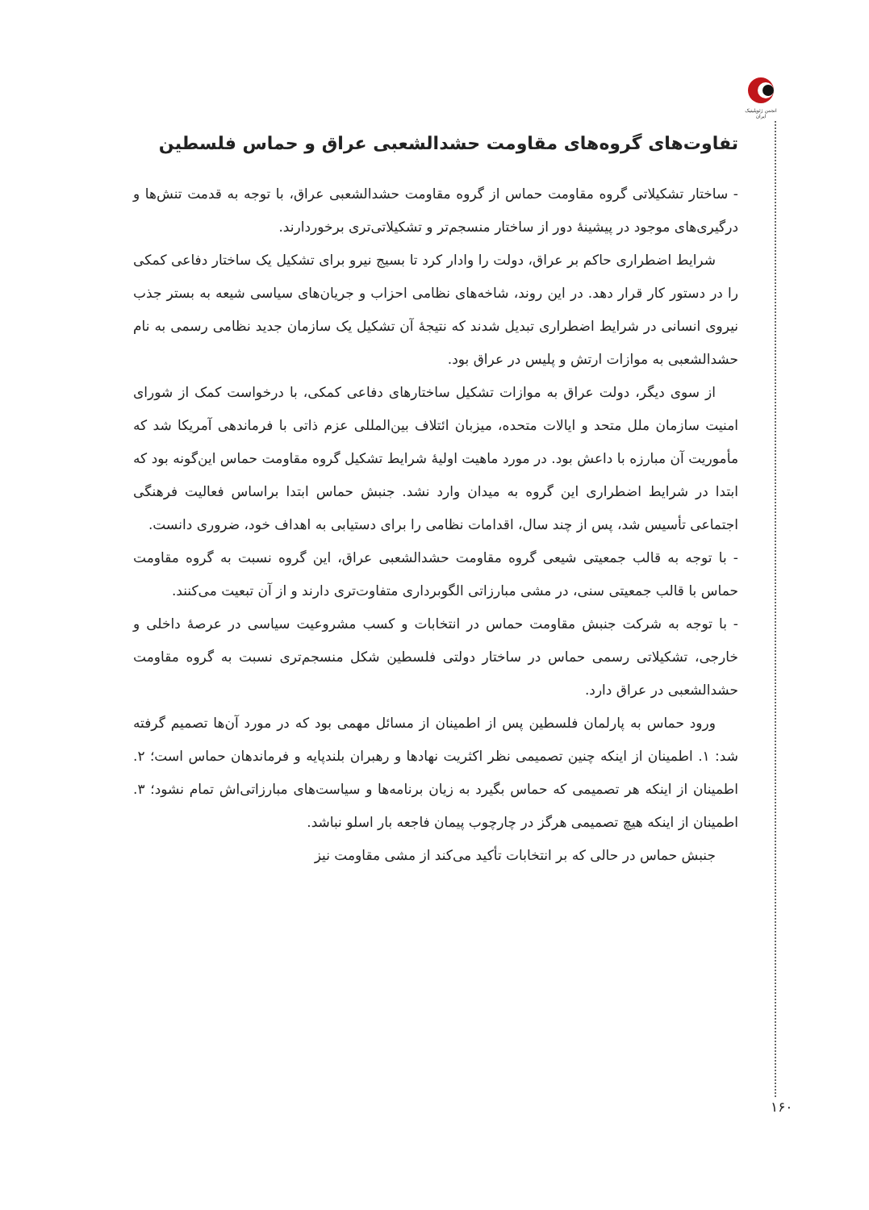انجمن ژئوپلیتیک ایران
تفاوت‌های گروه‌های مقاومت حشدالشعبی عراق و حماس فلسطین
- ساختار تشکیلاتی گروه مقاومت حماس از گروه مقاومت حشدالشعبی عراق، با توجه به قدمت تنش‌ها و درگیری‌های موجود در پیشینهٔ دور از ساختار منسجم‌تر و تشکیلاتی‌تری برخوردارند.
شرایط اضطراری حاکم بر عراق، دولت را وادار کرد تا بسیج نیرو برای تشکیل یک ساختار دفاعی کمکی را در دستور کار قرار دهد. در این روند، شاخه‌های نظامی احزاب و جریان‌های سیاسی شیعه به بستر جذب نیروی انسانی در شرایط اضطراری تبدیل شدند که نتیجهٔ آن تشکیل یک سازمان جدید نظامی رسمی به نام حشدالشعبی به موازات ارتش و پلیس در عراق بود.
از سوی دیگر، دولت عراق به موازات تشکیل ساختارهای دفاعی کمکی، با درخواست کمک از شورای امنیت سازمان ملل متحد و ایالات متحده، میزبان ائتلاف بین‌المللی عزم ذاتی با فرماندهی آمریکا شد که مأموریت آن مبارزه با داعش بود. در مورد ماهیت اولیهٔ شرایط تشکیل گروه مقاومت حماس این‌گونه بود که ابتدا در شرایط اضطراری این گروه به میدان وارد نشد. جنبش حماس ابتدا براساس فعالیت فرهنگی اجتماعی تأسیس شد، پس از چند سال، اقدامات نظامی را برای دستیابی به اهداف خود، ضروری دانست.
- با توجه به قالب جمعیتی شیعی گروه مقاومت حشدالشعبی عراق، این گروه نسبت به گروه مقاومت حماس با قالب جمعیتی سنی، در مشی مبارزاتی الگوبرداری متفاوت‌تری دارند و از آن تبعیت می‌کنند.
- با توجه به شرکت جنبش مقاومت حماس در انتخابات و کسب مشروعیت سیاسی در عرصهٔ داخلی و خارجی، تشکیلاتی رسمی حماس در ساختار دولتی فلسطین شکل منسجم‌تری نسبت به گروه مقاومت حشدالشعبی در عراق دارد.
ورود حماس به پارلمان فلسطین پس از اطمینان از مسائل مهمی بود که در مورد آن‌ها تصمیم گرفته شد: ۱. اطمینان از اینکه چنین تصمیمی نظر اکثریت نهادها و رهبران بلندپایه و فرماندهان حماس است؛ ۲. اطمینان از اینکه هر تصمیمی که حماس بگیرد به زیان برنامه‌ها و سیاست‌های مبارزاتی‌اش تمام نشود؛ ۳. اطمینان از اینکه هیچ تصمیمی هرگز در چارچوب پیمان فاجعه بار اسلو نباشد.
جنبش حماس در حالی که بر انتخابات تأکید می‌کند از مشی مقاومت نیز
۱۶۰